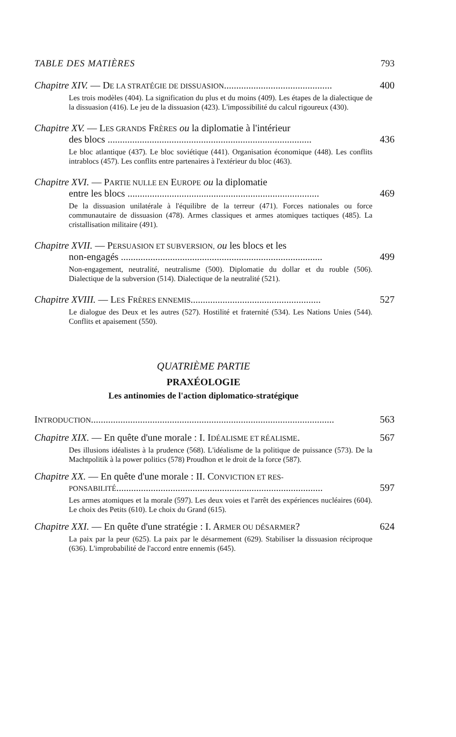TABLE DES MATIÈRES 793
Chapitre XIV. — DE LA STRATÉGIE DE DISSUASION............................................ 400
Les trois modèles (404). La signification du plus et du moins (409). Les étapes de la dialectique de la dissuasion (416). Le jeu de la dissuasion (423). L'impossibilité du calcul rigoureux (430).
Chapitre XV. — LES GRANDS FRÈRES ou la diplomatie à l'intérieur
des blocs ................................................................................... 436
Le bloc atlantique (437). Le bloc soviétique (441). Organisation économique (448). Les conflits intrablocs (457). Les conflits entre partenaires à l'extérieur du bloc (463).
Chapitre XVI. — PARTIE NULLE EN EUROPE ou la diplomatie
entre les blocs .............................................................................. 469
De la dissuasion unilatérale à l'équilibre de la terreur (471). Forces nationales ou force communautaire de dissuasion (478). Armes classiques et armes atomiques tactiques (485). La cristallisation militaire (491).
Chapitre XVII. — PERSUASION ET SUBVERSION, ou les blocs et les
non-engagés .................................................................................. 499
Non-engagement, neutralité, neutralisme (500). Diplomatie du dollar et du rouble (506). Dialectique de la subversion (514). Dialectique de la neutralité (521).
Chapitre XVIII. — LES FRÈRES ENNEMIS..................................................... 527
Le dialogue des Deux et les autres (527). Hostilité et fraternité (534). Les Nations Unies (544). Conflits et apaisement (550).
QUATRIÈME PARTIE
PRAXÉOLOGIE
Les antinomies de l'action diplomatico-stratégique
INTRODUCTION................................................................................................... 563
Chapitre XIX. — En quête d'une morale : I. IDÉALISME ET RÉALISME. 567
Des illusions idéalistes à la prudence (568). L'idéalisme de la politique de puissance (573). De la Machtpolitik à la power politics (578) Proudhon et le droit de la force (587).
Chapitre XX. — En quête d'une morale : II. CONVICTION ET RES-
PONSABILITÉ.................................................................................... 597
Les armes atomiques et la morale (597). Les deux voies et l'arrêt des expériences nucléaires (604). Le choix des Petits (610). Le choix du Grand (615).
Chapitre XXI. — En quête d'une stratégie : I. ARMER OU DÉSARMER? 624
La paix par la peur (625). La paix par le désarmement (629). Stabiliser la dissuasion réciproque (636). L'improbabilité de l'accord entre ennemis (645).